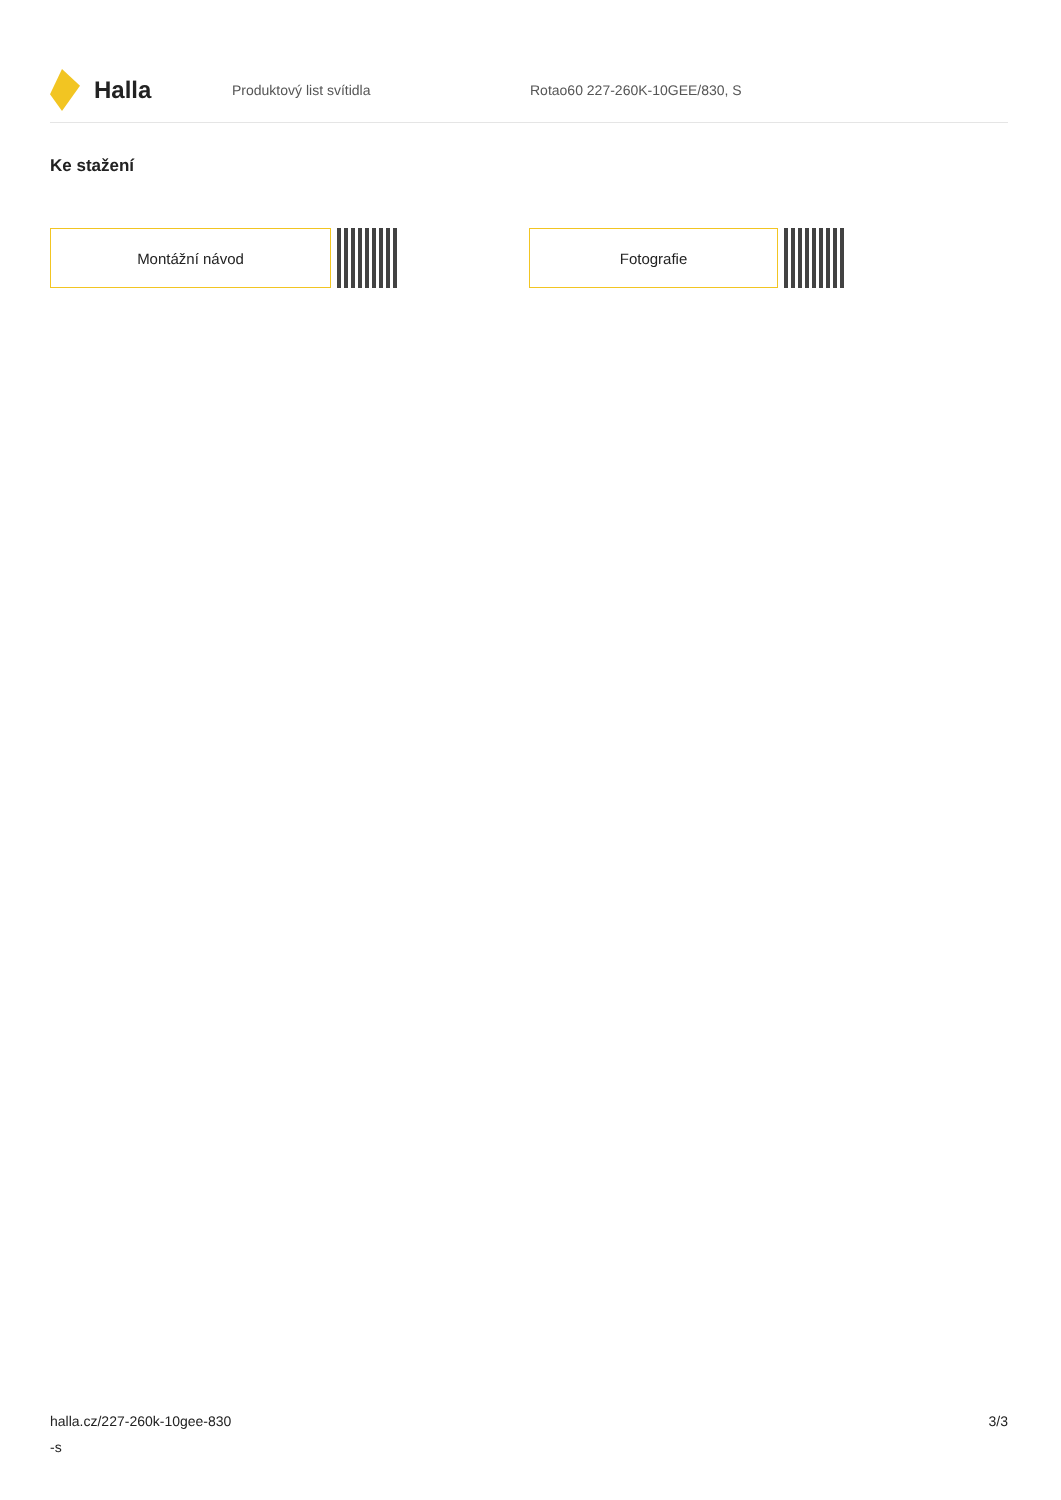Halla
Produktový list svítidla Rotao60 227-260K-10GEE/830, S
Ke stažení
Montážní návod Fotografie
halla.cz/227-260k-10gee-830
-s
3/3